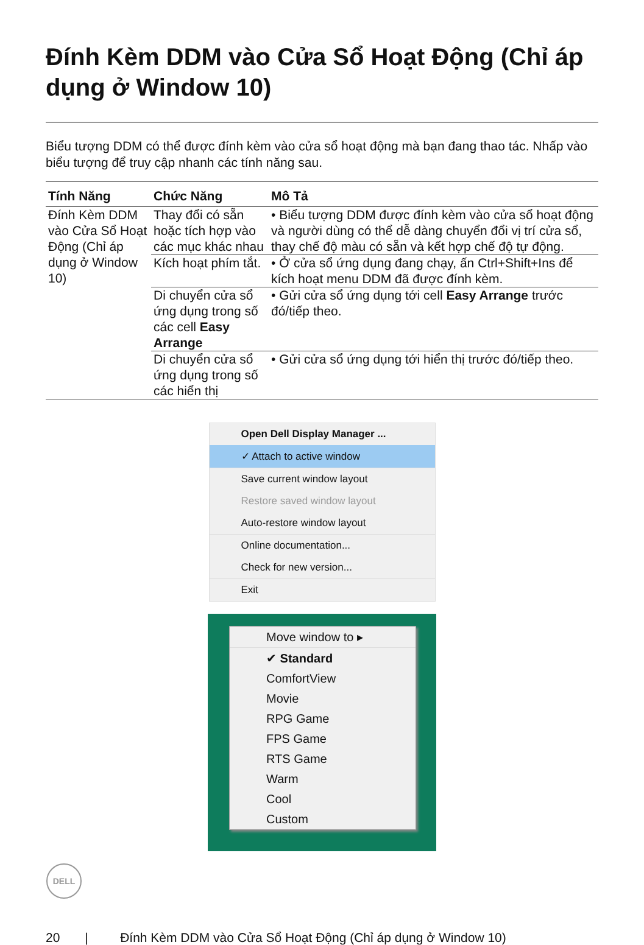Đính Kèm DDM vào Cửa Sổ Hoạt Động (Chỉ áp dụng ở Window 10)
Biểu tượng DDM có thể được đính kèm vào cửa sổ hoạt động mà bạn đang thao tác. Nhấp vào biểu tượng để truy cập nhanh các tính năng sau.
| Tính Năng | Chức Năng | Mô Tả |
| --- | --- | --- |
| Đính Kèm DDM vào Cửa Sổ Hoạt Động (Chỉ áp dụng ở Window 10) | Thay đổi có sẵn hoặc tích hợp vào các mục khác nhau | • Biểu tượng DDM được đính kèm vào cửa sổ hoạt động và người dùng có thể dễ dàng chuyển đổi vị trí cửa sổ, thay chế độ màu có sẵn và kết hợp chế độ tự động. |
| | Kích hoạt phím tắt. | • Ở cửa sổ ứng dụng đang chạy, ấn Ctrl+Shift+Ins để kích hoạt menu DDM đã được đính kèm. |
| | Di chuyển cửa sổ ứng dụng trong số các cell Easy Arrange | • Gửi cửa sổ ứng dụng tới cell Easy Arrange trước đó/tiếp theo. |
| | Di chuyển cửa sổ ứng dụng trong số các hiển thị | • Gửi cửa sổ ứng dụng tới hiển thị trước đó/tiếp theo. |
Open Dell Display Manager ...
✓ Attach to active window
Save current window layout
Restore saved window layout
Auto-restore window layout
Online documentation...
Check for new version...
Exit
Move window to ▸
✔ Standard
ComfortView
Movie
RPG Game
FPS Game
RTS Game
Warm
Cool
Custom
DELL
20 | Đính Kèm DDM vào Cửa Sổ Hoạt Động (Chỉ áp dụng ở Window 10)